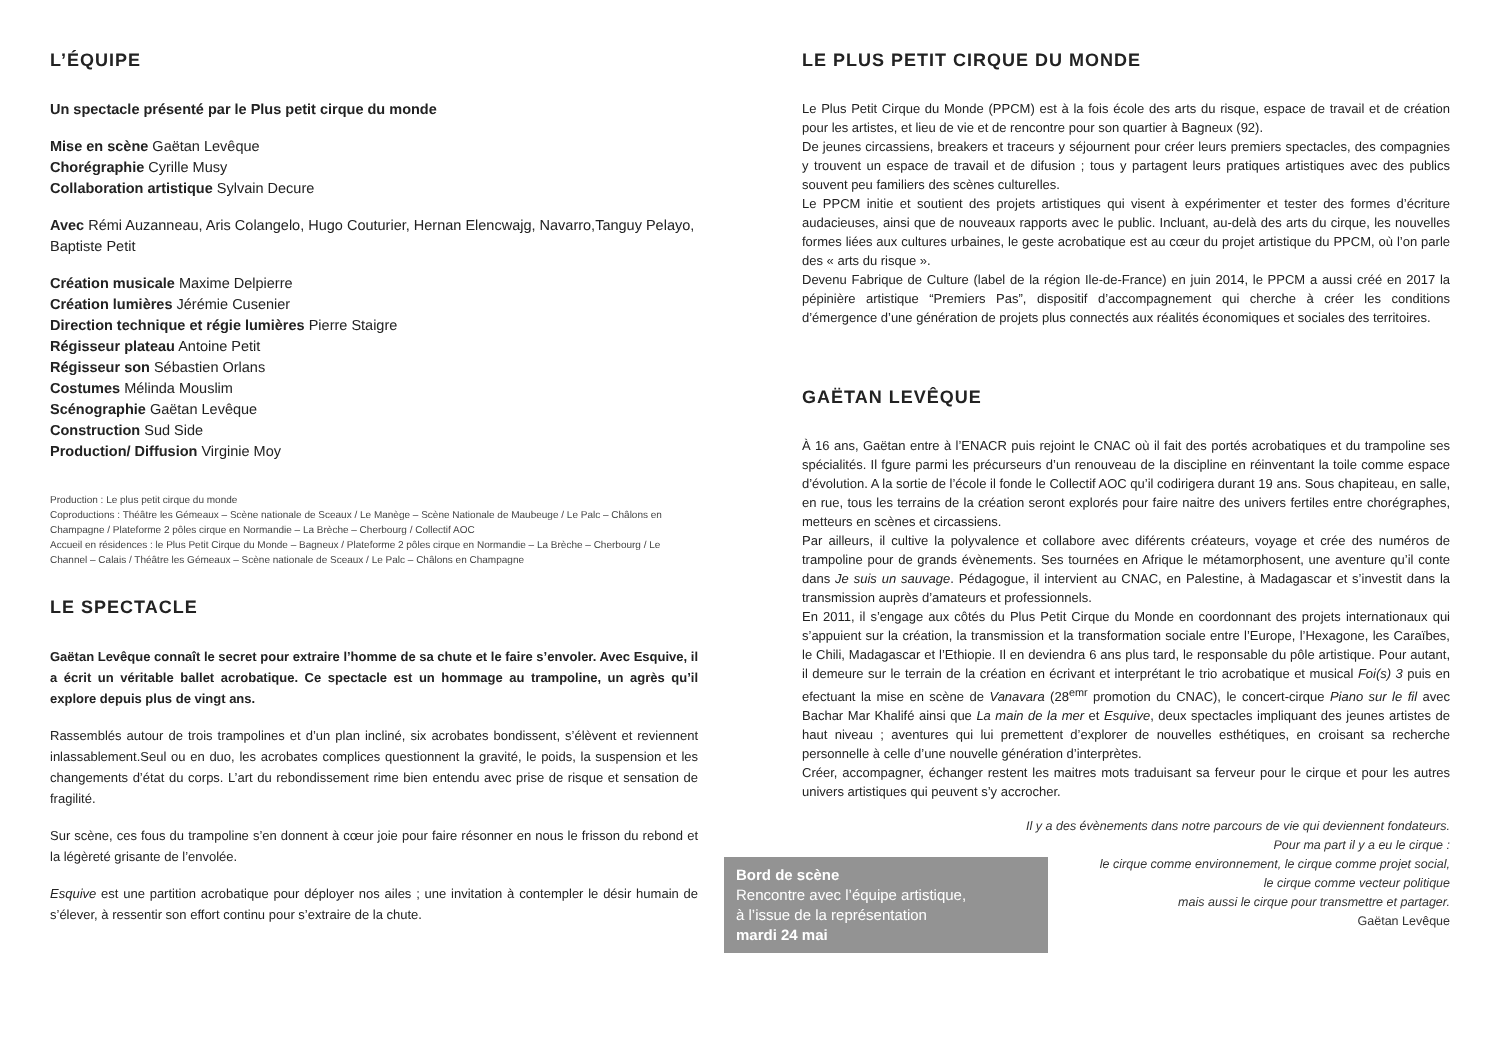L’ÉQUIPE
Un spectacle présenté par le Plus petit cirque du monde
Mise en scène Gaëtan Levêque
Chorégraphie Cyrille Musy
Collaboration artistique Sylvain Decure
Avec Rémi Auzanneau, Aris Colangelo, Hugo Couturier, Hernan Elencwajg, Navarro,Tanguy Pelayo, Baptiste Petit
Création musicale Maxime Delpierre
Création lumières Jérémie Cusenier
Direction technique et régie lumières Pierre Staigre
Régisseur plateau Antoine Petit
Régisseur son Sébastien Orlans
Costumes Mélinda Mouslim
Scénographie Gaëtan Levêque
Construction Sud Side
Production/ Diffusion Virginie Moy
Production : Le plus petit cirque du monde
Coproductions : Théâtre les Gémeaux – Scène nationale de Sceaux / Le Manège – Scène Nationale de Maubeuge / Le Palc – Châlons en Champagne / Plateforme 2 pôles cirque en Normandie – La Brèche – Cherbourg / Collectif AOC
Accueil en résidences : le Plus Petit Cirque du Monde – Bagneux / Plateforme 2 pôles cirque en Normandie – La Brèche – Cherbourg / Le Channel – Calais / Théâtre les Gémeaux – Scène nationale de Sceaux / Le Palc – Châlons en Champagne
LE SPECTACLE
Gaëtan Levêque connaît le secret pour extraire l’homme de sa chute et le faire s’envoler. Avec Esquive, il a écrit un véritable ballet acrobatique. Ce spectacle est un hommage au trampoline, un agrès qu’il explore depuis plus de vingt ans.
Rassemblés autour de trois trampolines et d’un plan incliné, six acrobates bondissent, s’élèvent et reviennent inlassablement.Seul ou en duo, les acrobates complices questionnent la gravité, le poids, la suspension et les changements d’état du corps. L’art du rebondissement rime bien entendu avec prise de risque et sensation de fragilité.
Sur scène, ces fous du trampoline s’en donnent à cœur joie pour faire résonner en nous le frisson du rebond et la légèreté grisante de l’envolée.
Esquive est une partition acrobatique pour déployer nos ailes ; une invitation à contempler le désir humain de s’élever, à ressentir son effort continu pour s’extraire de la chute.
LE PLUS PETIT CIRQUE DU MONDE
Le Plus Petit Cirque du Monde (PPCM) est à la fois école des arts du risque, espace de travail et de création pour les artistes, et lieu de vie et de rencontre pour son quartier à Bagneux (92).
De jeunes circassiens, breakers et traceurs y séjournent pour créer leurs premiers spectacles, des compagnies y trouvent un espace de travail et de difusion ; tous y partagent leurs pratiques artistiques avec des publics souvent peu familiers des scènes culturelles.
Le PPCM initie et soutient des projets artistiques qui visent à expérimenter et tester des formes d’écriture audacieuses, ainsi que de nouveaux rapports avec le public. Incluant, au-delà des arts du cirque, les nouvelles formes liées aux cultures urbaines, le geste acrobatique est au cœur du projet artistique du PPCM, où l’on parle des « arts du risque ».
Devenu Fabrique de Culture (label de la région Ile-de-France) en juin 2014, le PPCM a aussi créé en 2017 la pépinière artistique “Premiers Pas”, dispositif d’accompagnement qui cherche à créer les conditions d’émergence d’une génération de projets plus connectés aux réalités économiques et sociales des territoires.
GAËTAN LEVÊQUE
À 16 ans, Gaëtan entre à l’ENACR puis rejoint le CNAC où il fait des portés acrobatiques et du trampoline ses spécialités. Il fgure parmi les précurseurs d’un renouveau de la discipline en réinventant la toile comme espace d’évolution. A la sortie de l’école il fonde le Collectif AOC qu’il codirigera durant 19 ans. Sous chapiteau, en salle, en rue, tous les terrains de la création seront explorés pour faire naitre des univers fertiles entre chorégraphes, metteurs en scènes et circassiens.
Par ailleurs, il cultive la polyvalence et collabore avec diférents créateurs, voyage et crée des numéros de trampoline pour de grands évènements. Ses tournées en Afrique le métamorphosent, une aventure qu’il conte dans Je suis un sauvage. Pédagogue, il intervient au CNAC, en Palestine, à Madagascar et s’investit dans la transmission auprès d’amateurs et professionnels.
En 2011, il s’engage aux côtés du Plus Petit Cirque du Monde en coordonnant des projets internationaux qui s’appuient sur la création, la transmission et la transformation sociale entre l’Europe, l’Hexagone, les Caraïbes, le Chili, Madagascar et l’Ethiopie. Il en deviendra 6 ans plus tard, le responsable du pôle artistique. Pour autant, il demeure sur le terrain de la création en écrivant et interprétant le trio acrobatique et musical Foi(s) 3 puis en efectuant la mise en scène de Vanavara (28<sup>emr</sup> promotion du CNAC), le concert-cirque Piano sur le fil avec Bachar Mar Khalifé ainsi que La main de la mer et Esquive, deux spectacles impliquant des jeunes artistes de haut niveau ; aventures qui lui premettent d’explorer de nouvelles esthétiques, en croisant sa recherche personnelle à celle d’une nouvelle génération d’interprètes.
Créer, accompagner, échanger restent les maitres mots traduisant sa ferveur pour le cirque et pour les autres univers artistiques qui peuvent s’y accrocher.
Il y a des évènements dans notre parcours de vie qui deviennent fondateurs.
Pour ma part il y a eu le cirque :
le cirque comme environnement, le cirque comme projet social,
le cirque comme vecteur politique
mais aussi le cirque pour transmettre et partager.
Gaëtan Levêque
Bord de scène
Rencontre avec l’équipe artistique,
à l’issue de la représentation
mardi 24 mai